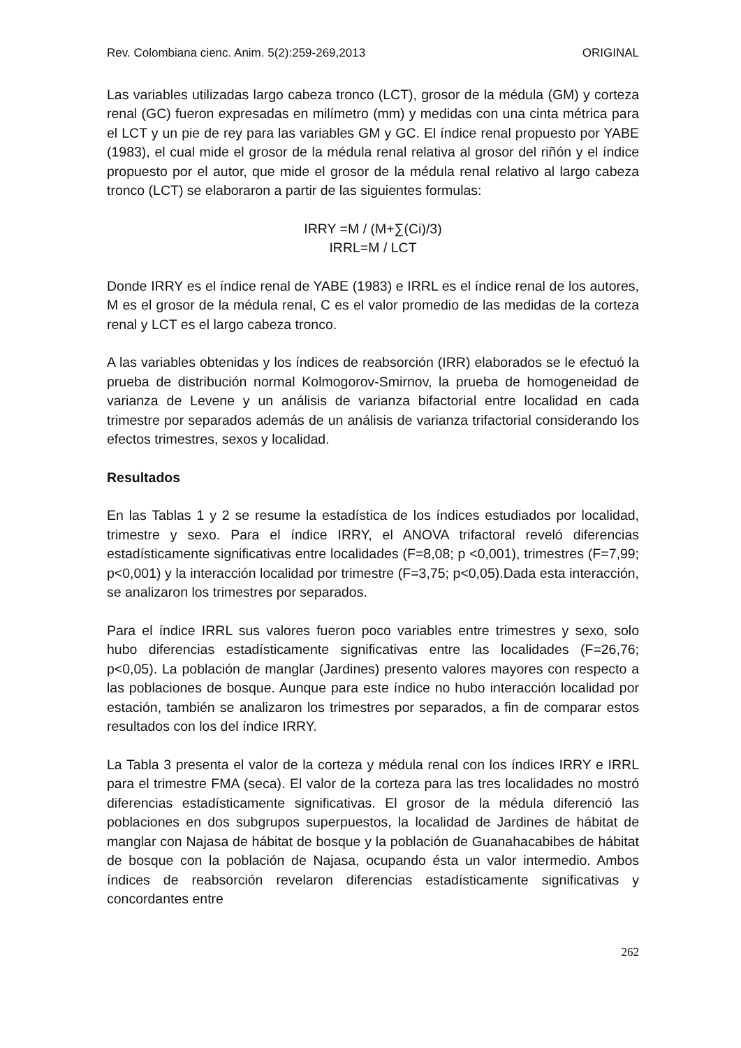Rev. Colombiana cienc. Anim. 5(2):259-269,2013 ORIGINAL
Las variables utilizadas largo cabeza tronco (LCT), grosor de la médula (GM) y corteza renal (GC) fueron expresadas en milímetro (mm) y medidas con una cinta métrica para el LCT y un pie de rey para las variables GM y GC. El índice renal propuesto por YABE (1983), el cual mide el grosor de la médula renal relativa al grosor del riñón y el índice propuesto por el autor, que mide el grosor de la médula renal relativo al largo cabeza tronco (LCT) se elaboraron a partir de las siguientes formulas:
IRRY =M / (M+∑(Ci)/3)
IRRL=M / LCT
Donde IRRY es el índice renal de YABE (1983) e IRRL es el índice renal de los autores, M es el grosor de la médula renal, C es el valor promedio de las medidas de la corteza renal y LCT es el largo cabeza tronco.
A las variables obtenidas y los índices de reabsorción (IRR) elaborados se le efectuó la prueba de distribución normal Kolmogorov-Smirnov, la prueba de homogeneidad de varianza de Levene y un análisis de varianza bifactorial entre localidad en cada trimestre por separados además de un análisis de varianza trifactorial considerando los efectos trimestres, sexos y localidad.
Resultados
En las Tablas 1 y 2 se resume la estadística de los índices estudiados por localidad, trimestre y sexo. Para el índice IRRY, el ANOVA trifactoral reveló diferencias estadísticamente significativas entre localidades (F=8,08; p <0,001), trimestres (F=7,99; p<0,001) y la interacción localidad por trimestre (F=3,75; p<0,05).Dada esta interacción, se analizaron los trimestres por separados.
Para el índice IRRL sus valores fueron poco variables entre trimestres y sexo, solo hubo diferencias estadísticamente significativas entre las localidades (F=26,76; p<0,05). La población de manglar (Jardines) presento valores mayores con respecto a las poblaciones de bosque. Aunque para este índice no hubo interacción localidad por estación, también se analizaron los trimestres por separados, a fin de comparar estos resultados con los del índice IRRY.
La Tabla 3 presenta el valor de la corteza y médula renal con los índices IRRY e IRRL para el trimestre FMA (seca). El valor de la corteza para las tres localidades no mostró diferencias estadísticamente significativas. El grosor de la médula diferenció las poblaciones en dos subgrupos superpuestos, la localidad de Jardines de hábitat de manglar con Najasa de hábitat de bosque y la población de Guanahacabibes de hábitat de bosque con la población de Najasa, ocupando ésta un valor intermedio. Ambos índices de reabsorción revelaron diferencias estadísticamente significativas y concordantes entre
262